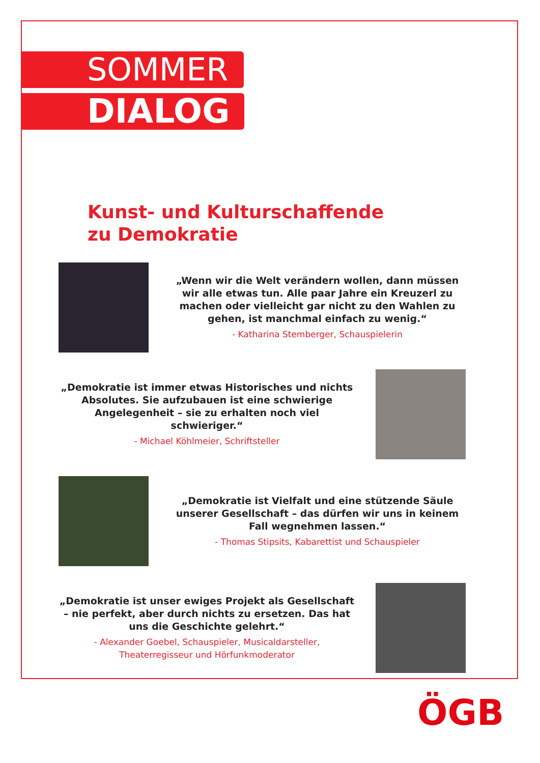SOMMER
DIALOG
Kunst- und Kulturschaffende
zu Demokratie
„Wenn wir die Welt verändern wollen, dann müssen wir alle etwas tun. Alle paar Jahre ein Kreuzerl zu machen oder vielleicht gar nicht zu den Wahlen zu gehen, ist manchmal einfach zu wenig.“- Katharina Stemberger, Schauspielerin
„Demokratie ist immer etwas Historisches und nichts Absolutes. Sie aufzubauen ist eine schwierige Angelegenheit – sie zu erhalten noch viel schwieriger.“- Michael Köhlmeier, Schriftsteller
„Demokratie ist Vielfalt und eine stützende Säule unserer Gesellschaft – das dürfen wir uns in keinem Fall wegnehmen lassen.“- Thomas Stipsits, Kabarettist und Schauspieler
„Demokratie ist unser ewiges Projekt als Gesellschaft – nie perfekt, aber durch nichts zu ersetzen. Das hat uns die Geschichte gelehrt.“- Alexander Goebel, Schauspieler, Musicaldarsteller, Theaterregisseur und Hörfunkmoderator
ÖGB